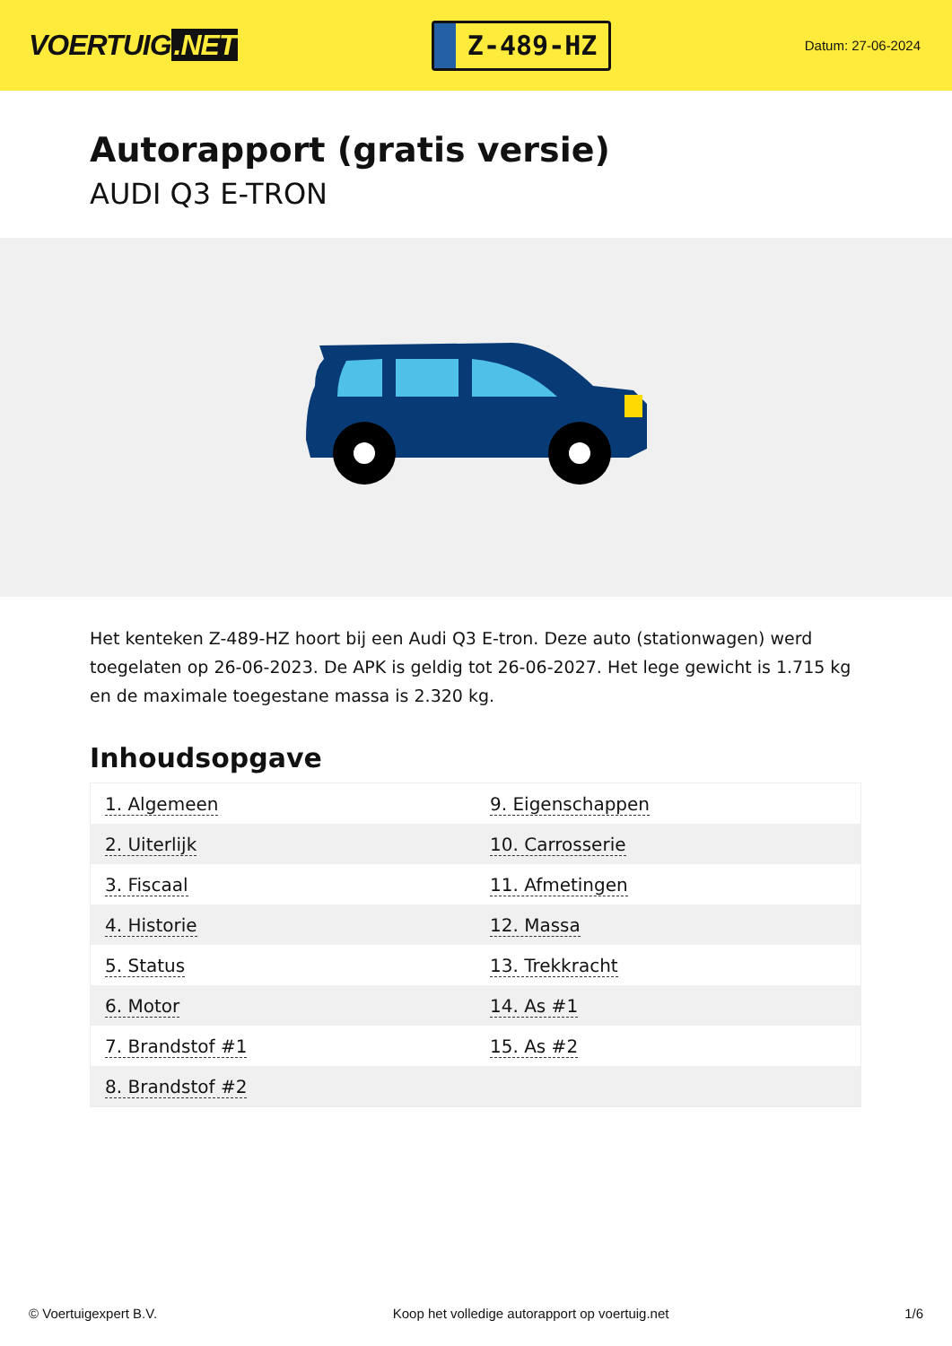VOERTUIG.NET
Z-489-HZ
Datum: 27-06-2024
Autorapport (gratis versie)
AUDI Q3 E-TRON
Het kenteken Z-489-HZ hoort bij een Audi Q3 E-tron. Deze auto (stationwagen) werd toegelaten op 26-06-2023. De APK is geldig tot 26-06-2027. Het lege gewicht is 1.715 kg en de maximale toegestane massa is 2.320 kg.
Inhoudsopgave
| 1. Algemeen | 9. Eigenschappen |
| 2. Uiterlijk | 10. Carrosserie |
| 3. Fiscaal | 11. Afmetingen |
| 4. Historie | 12. Massa |
| 5. Status | 13. Trekkracht |
| 6. Motor | 14. As #1 |
| 7. Brandstof #1 | 15. As #2 |
| 8. Brandstof #2 | |
© Voertuigexpert B.V. Koop het volledige autorapport op voertuig.net
1/6